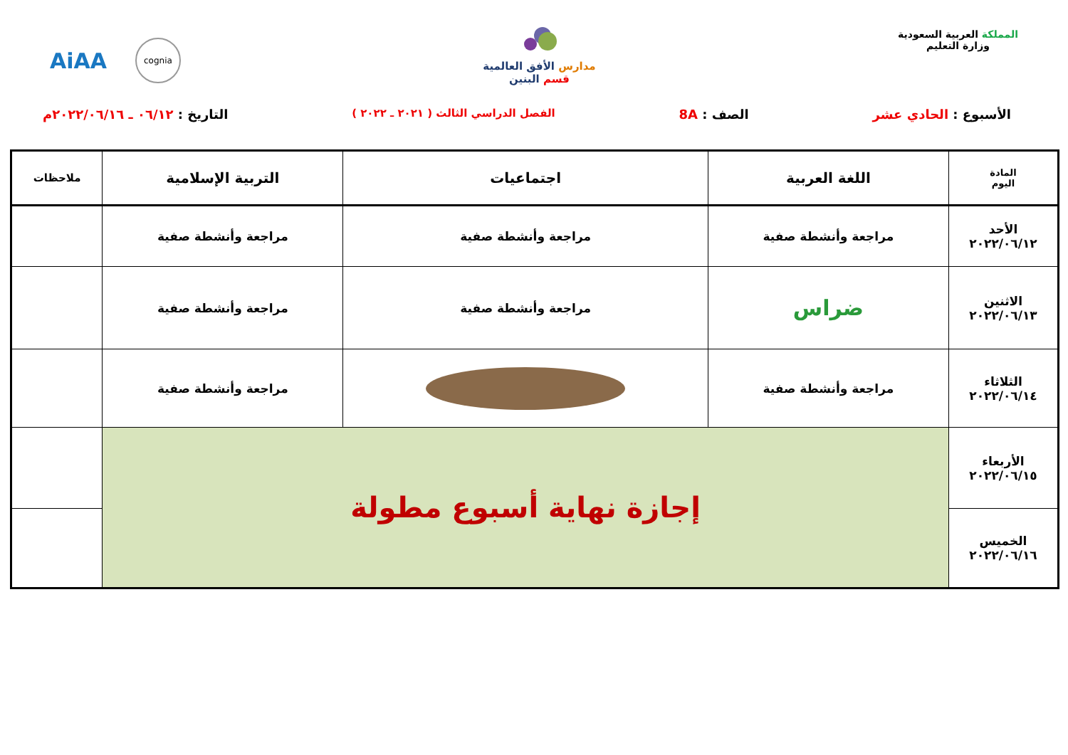المملكة العربية السعودية
وزارة التعليم
مدارس الأفق العالمية
قسم البنين
AiAA cognia
الأسبوع : الحادي عشر الصف : 8A الفصل الدراسي الثالث ( ٢٠٢١ ـ ٢٠٢٢ ) التاريخ : ٠٦/١٢ ـ ٢٠٢٢/٠٦/١٦م
| المادة اليوم | اللغة العربية | اجتماعيات | التربية الإسلامية | ملاحظات |
| --- | --- | --- | --- | --- |
| الأحد ٢٠٢٢/٠٦/١٢ | مراجعة وأنشطة صفية | مراجعة وأنشطة صفية | مراجعة وأنشطة صفية | |
| الاثنين ٢٠٢٢/٠٦/١٣ | ضراس | مراجعة وأنشطة صفية | مراجعة وأنشطة صفية | |
| الثلاثاء ٢٠٢٢/٠٦/١٤ | مراجعة وأنشطة صفية | | مراجعة وأنشطة صفية | |
| الأربعاء ٢٠٢٢/٠٦/١٥ | إجازة نهاية أسبوع مطولة | | | |
| الخميس ٢٠٢٢/٠٦/١٦ | | | | |